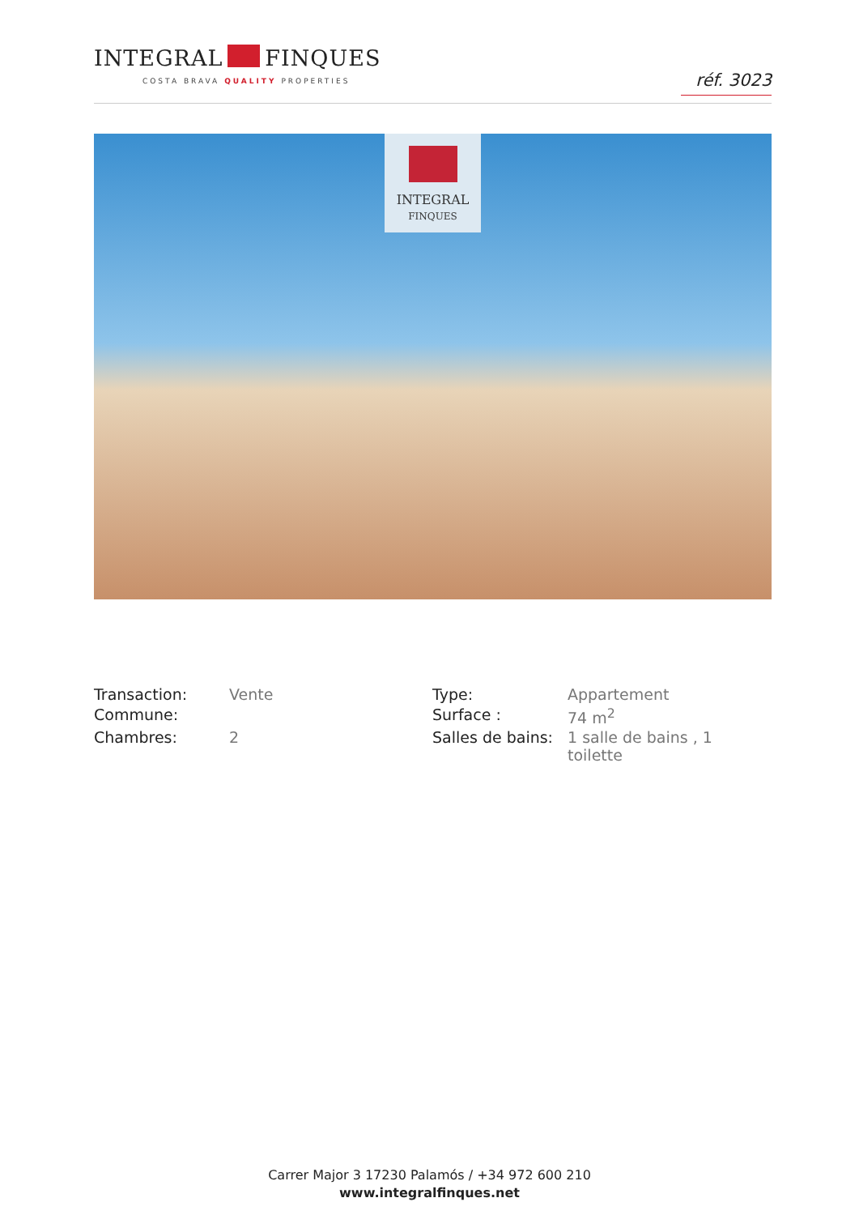INTEGRAL FINQUES
COSTA BRAVA QUALITY PROPERTIES
réf. 3023
INTEGRAL
FINQUES
| Transaction: | Vente | Type: | Appartement |
| Commune: | | Surface : | 74 m<sup>2</sup> |
| Chambres: | 2 | Salles de bains: | 1 salle de bains , 1 toilette |
Carrer Major 3 17230 Palamós / +34 972 600 210
www.integralfinques.net